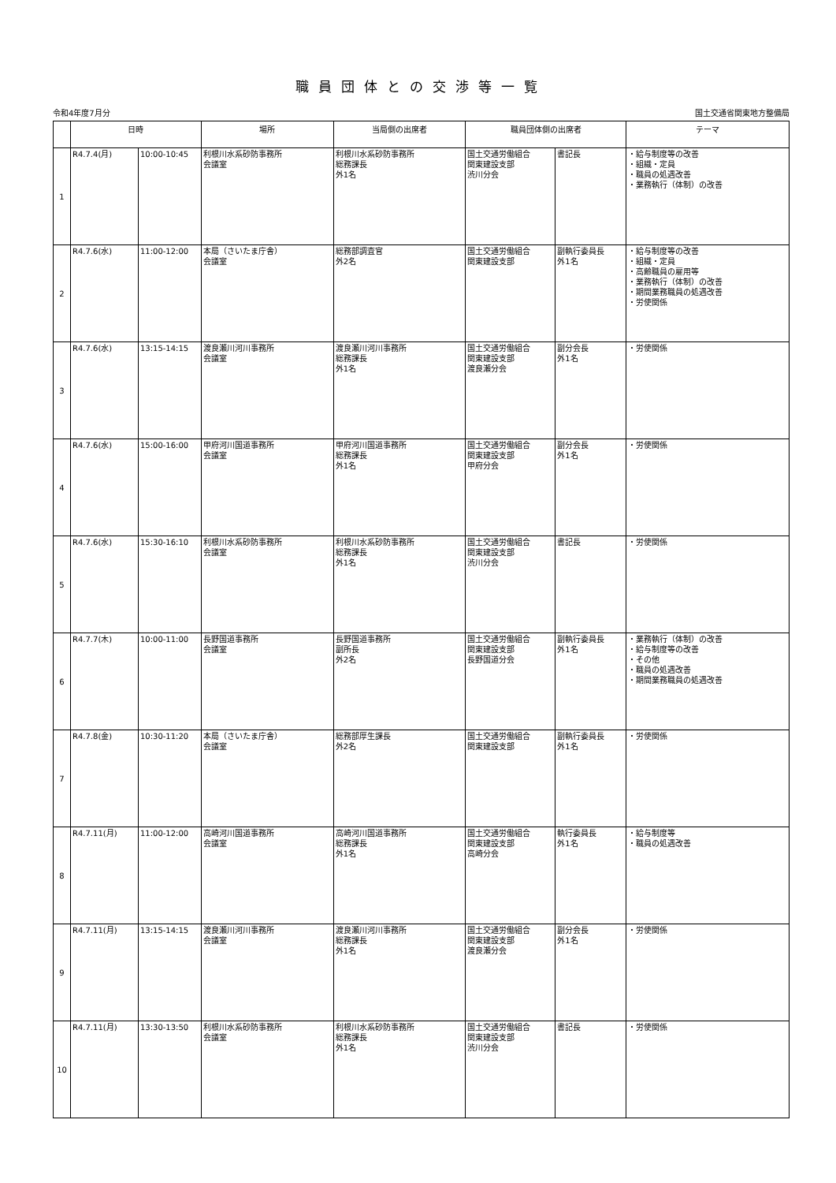職員団体との交渉等一覧
令和4年度7月分 国土交通省関東地方整備局
| | 日時 | | 場所 | 当局側の出席者 | 職員団体側の出席者 | | テーマ |
| --- | --- | --- | --- | --- | --- | --- | --- |
| 1 | R4.7.4(月) | 10:00-10:45 | 利根川水系砂防事務所 会議室 | 利根川水系砂防事務所 総務課長 外1名 | 国土交通労働組合 関東建設支部 渋川分会 | 書記長 | ・給与制度等の改善 ・組織・定員 ・職員の処遇改善 ・業務執行（体制）の改善 |
| 2 | R4.7.6(水) | 11:00-12:00 | 本局（さいたま庁舎） 会議室 | 総務部調査官 外2名 | 国土交通労働組合 関東建設支部 | 副執行委員長 外1名 | ・給与制度等の改善 ・組織・定員 ・高齢職員の雇用等 ・業務執行（体制）の改善 ・期間業務職員の処遇改善 ・労使関係 |
| 3 | R4.7.6(水) | 13:15-14:15 | 渡良瀬川河川事務所 会議室 | 渡良瀬川河川事務所 総務課長 外1名 | 国土交通労働組合 関東建設支部 渡良瀬分会 | 副分会長 外1名 | ・労使関係 |
| 4 | R4.7.6(水) | 15:00-16:00 | 甲府河川国道事務所 会議室 | 甲府河川国道事務所 総務課長 外1名 | 国土交通労働組合 関東建設支部 甲府分会 | 副分会長 外1名 | ・労使関係 |
| 5 | R4.7.6(水) | 15:30-16:10 | 利根川水系砂防事務所 会議室 | 利根川水系砂防事務所 総務課長 外1名 | 国土交通労働組合 関東建設支部 渋川分会 | 書記長 | ・労使関係 |
| 6 | R4.7.7(木) | 10:00-11:00 | 長野国道事務所 会議室 | 長野国道事務所 副所長 外2名 | 国土交通労働組合 関東建設支部 長野国道分会 | 副執行委員長 外1名 | ・業務執行（体制）の改善 ・給与制度等の改善 ・その他 ・職員の処遇改善 ・期間業務職員の処遇改善 |
| 7 | R4.7.8(金) | 10:30-11:20 | 本局（さいたま庁舎） 会議室 | 総務部厚生課長 外2名 | 国土交通労働組合 関東建設支部 | 副執行委員長 外1名 | ・労使関係 |
| 8 | R4.7.11(月) | 11:00-12:00 | 高崎河川国道事務所 会議室 | 高崎河川国道事務所 総務課長 外1名 | 国土交通労働組合 関東建設支部 高崎分会 | 執行委員長 外1名 | ・給与制度等 ・職員の処遇改善 |
| 9 | R4.7.11(月) | 13:15-14:15 | 渡良瀬川河川事務所 会議室 | 渡良瀬川河川事務所 総務課長 外1名 | 国土交通労働組合 関東建設支部 渡良瀬分会 | 副分会長 外1名 | ・労使関係 |
| 10 | R4.7.11(月) | 13:30-13:50 | 利根川水系砂防事務所 会議室 | 利根川水系砂防事務所 総務課長 外1名 | 国土交通労働組合 関東建設支部 渋川分会 | 書記長 | ・労使関係 |